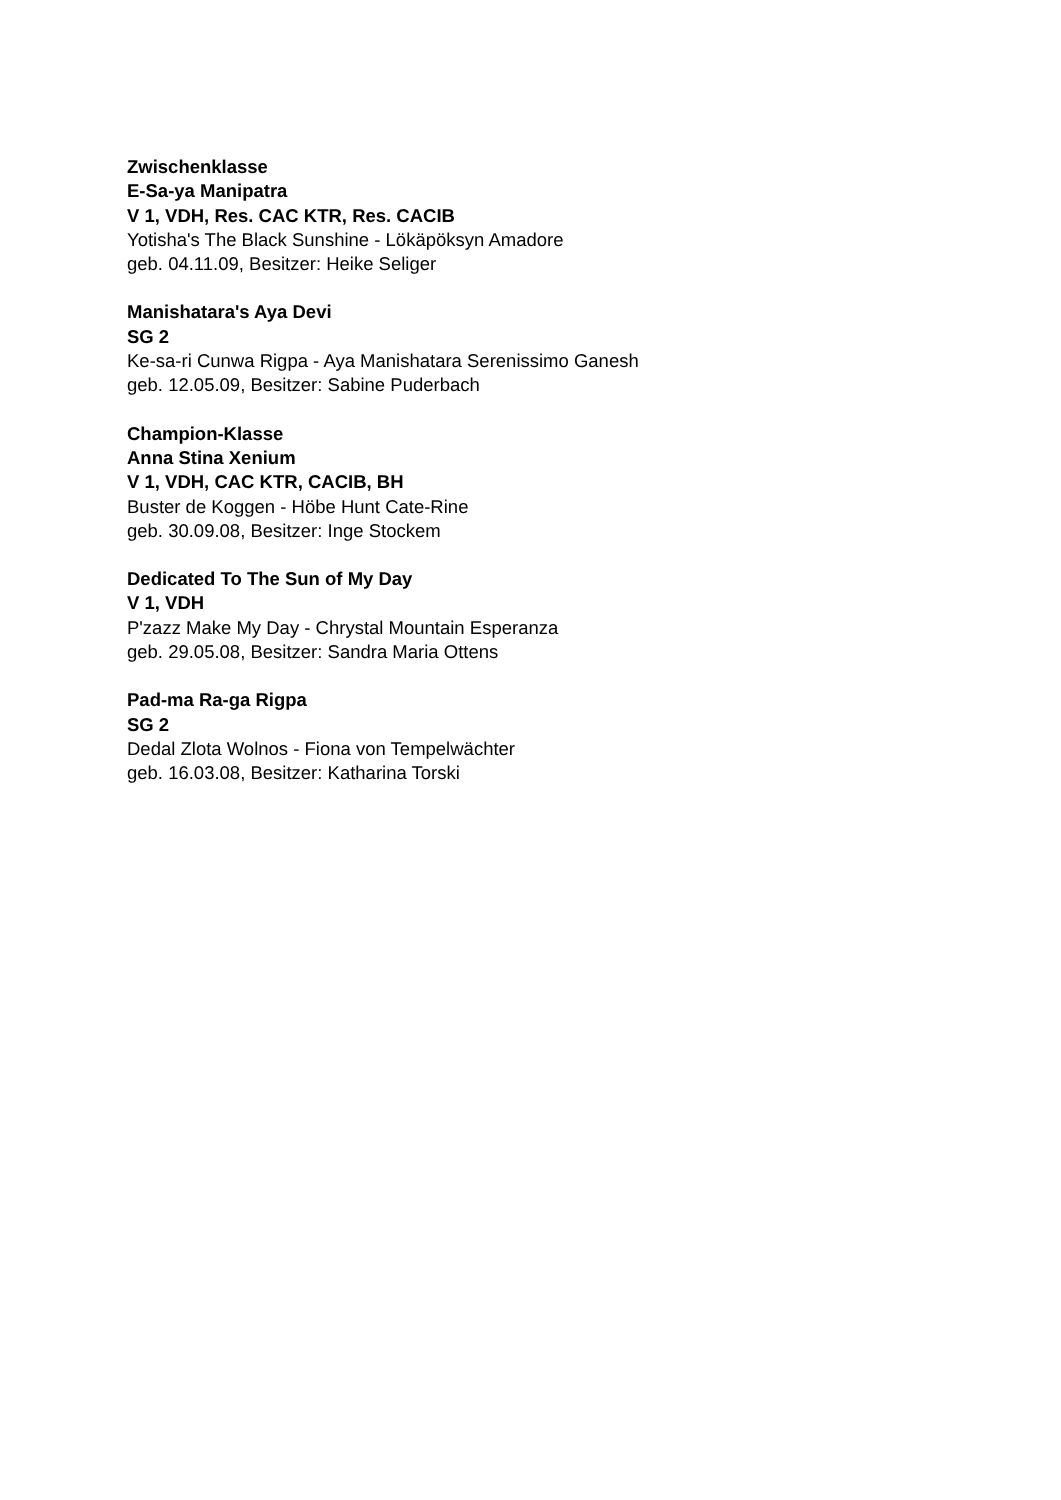Zwischenklasse
E-Sa-ya Manipatra
V 1, VDH, Res. CAC KTR, Res. CACIB
Yotisha's The Black Sunshine - Lökäpöksyn Amadore
geb. 04.11.09, Besitzer: Heike Seliger
Manishatara's Aya Devi
SG 2
Ke-sa-ri Cunwa Rigpa - Aya Manishatara Serenissimo Ganesh
geb. 12.05.09, Besitzer: Sabine Puderbach
Champion-Klasse
Anna Stina Xenium
V 1, VDH, CAC KTR, CACIB, BH
Buster de Koggen - Höbe Hunt Cate-Rine
geb. 30.09.08, Besitzer: Inge Stockem
Dedicated To The Sun of My Day
V 1, VDH
P'zazz Make My Day - Chrystal Mountain Esperanza
geb. 29.05.08, Besitzer: Sandra Maria Ottens
Pad-ma Ra-ga Rigpa
SG 2
Dedal Zlota Wolnos - Fiona von Tempelwächter
geb. 16.03.08, Besitzer: Katharina Torski